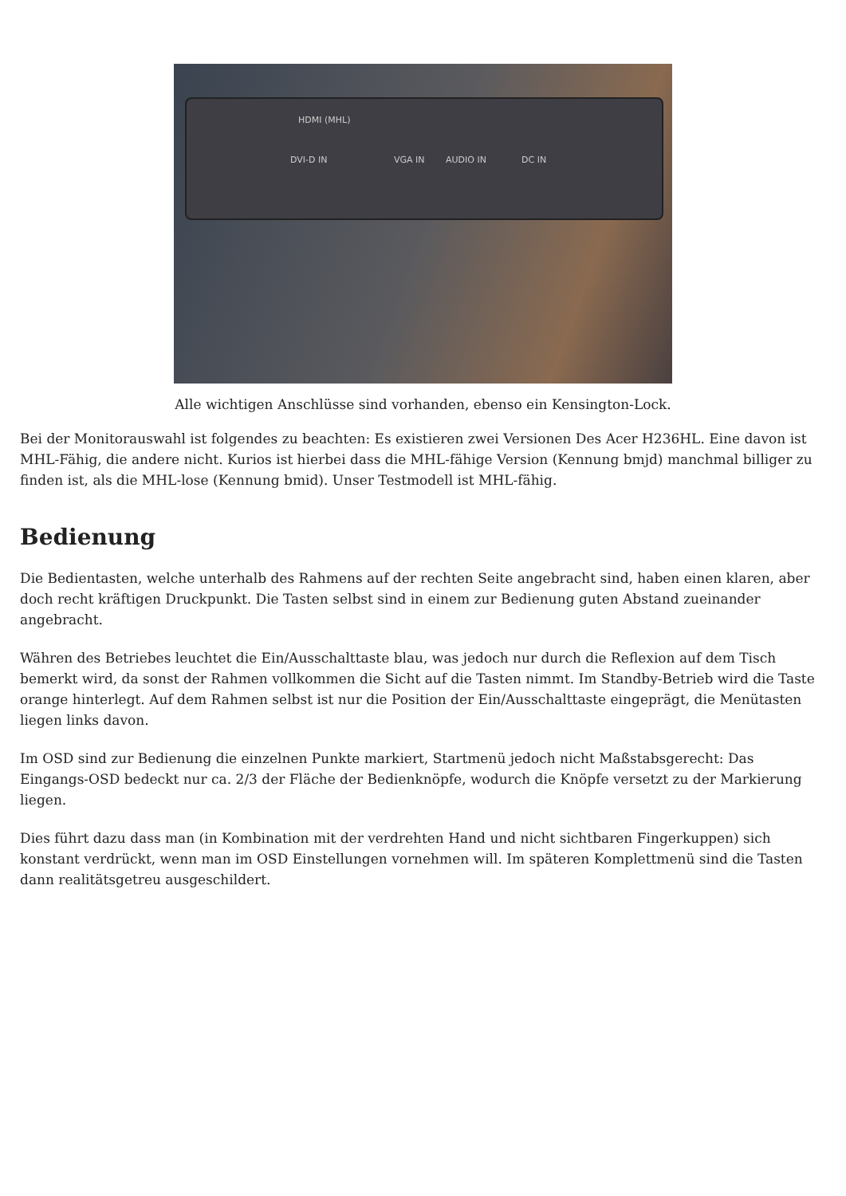HDMI (MHL)
DVI-D IN VGA IN AUDIO IN DC IN
Alle wichtigen Anschlüsse sind vorhanden, ebenso ein Kensington-Lock.
Bei der Monitorauswahl ist folgendes zu beachten: Es existieren zwei Versionen Des Acer H236HL. Eine davon ist MHL-Fähig, die andere nicht. Kurios ist hierbei dass die MHL-fähige Version (Kennung bmjd) manchmal billiger zu finden ist, als die MHL-lose (Kennung bmid). Unser Testmodell ist MHL-fähig.
Bedienung
Die Bedientasten, welche unterhalb des Rahmens auf der rechten Seite angebracht sind, haben einen klaren, aber doch recht kräftigen Druckpunkt. Die Tasten selbst sind in einem zur Bedienung guten Abstand zueinander angebracht.
Währen des Betriebes leuchtet die Ein/Ausschalttaste blau, was jedoch nur durch die Reflexion auf dem Tisch bemerkt wird, da sonst der Rahmen vollkommen die Sicht auf die Tasten nimmt. Im Standby-Betrieb wird die Taste orange hinterlegt. Auf dem Rahmen selbst ist nur die Position der Ein/Ausschalttaste eingeprägt, die Menütasten liegen links davon.
Im OSD sind zur Bedienung die einzelnen Punkte markiert, Startmenü jedoch nicht Maßstabsgerecht: Das Eingangs-OSD bedeckt nur ca. 2/3 der Fläche der Bedienknöpfe, wodurch die Knöpfe versetzt zu der Markierung liegen.
Dies führt dazu dass man (in Kombination mit der verdrehten Hand und nicht sichtbaren Fingerkuppen) sich konstant verdrückt, wenn man im OSD Einstellungen vornehmen will. Im späteren Komplettmenü sind die Tasten dann realitätsgetreu ausgeschildert.